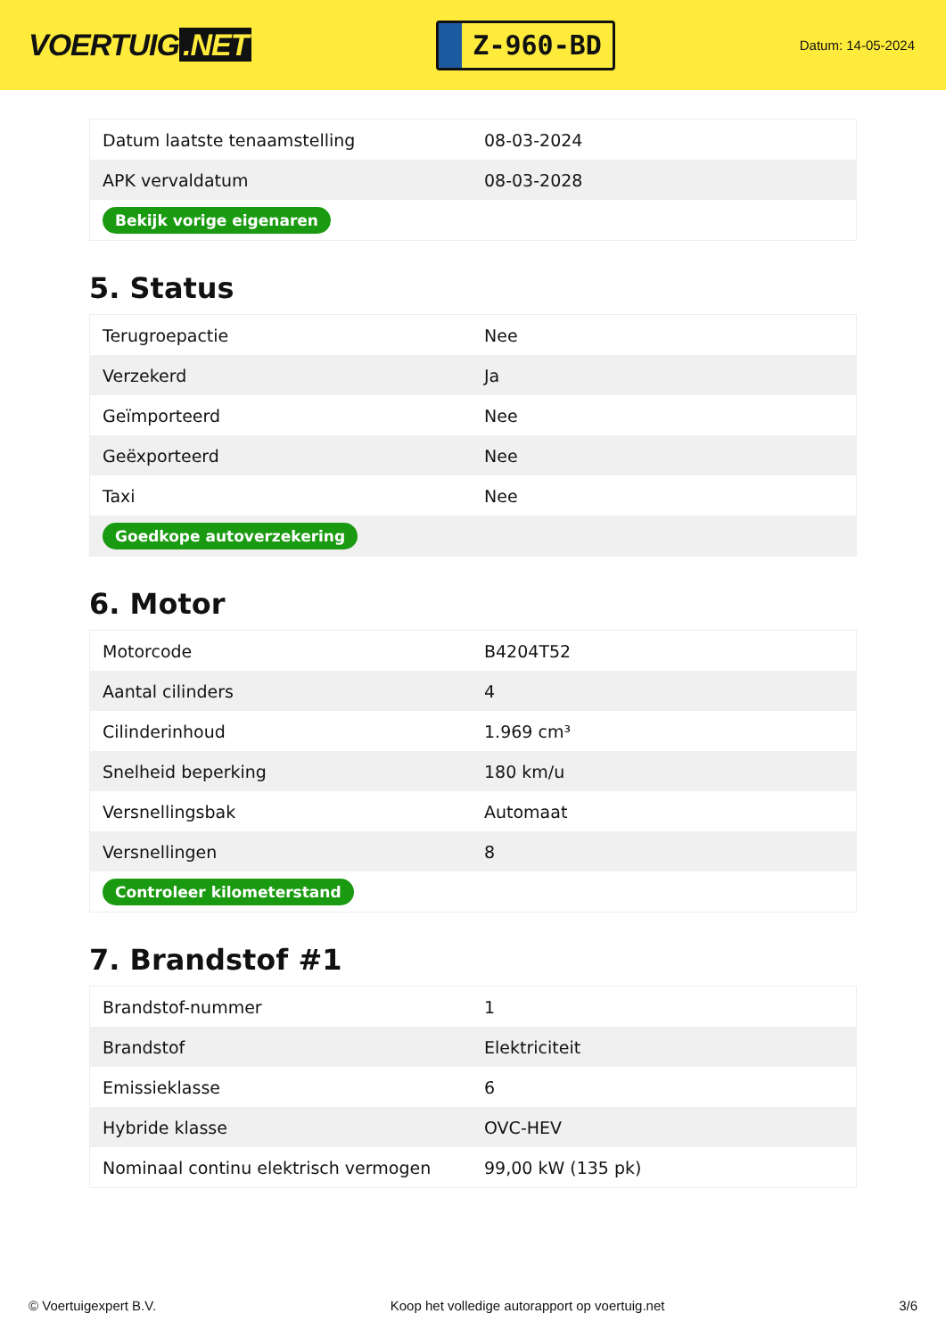VOERTUIG.NET
Z-960-BD
Datum: 14-05-2024
| Datum laatste tenaamstelling | 08-03-2024 |
| APK vervaldatum | 08-03-2028 |
| Bekijk vorige eigenaren | |
5. Status
| Terugroepactie | Nee |
| Verzekerd | Ja |
| Geïmporteerd | Nee |
| Geëxporteerd | Nee |
| Taxi | Nee |
| Goedkope autoverzekering | |
6. Motor
| Motorcode | B4204T52 |
| Aantal cilinders | 4 |
| Cilinderinhoud | 1.969 cm³ |
| Snelheid beperking | 180 km/u |
| Versnellingsbak | Automaat |
| Versnellingen | 8 |
| Controleer kilometerstand | |
7. Brandstof #1
| Brandstof-nummer | 1 |
| Brandstof | Elektriciteit |
| Emissieklasse | 6 |
| Hybride klasse | OVC-HEV |
| Nominaal continu elektrisch vermogen | 99,00 kW (135 pk) |
© Voertuigexpert B.V. Koop het volledige autorapport op voertuig.net 3/6